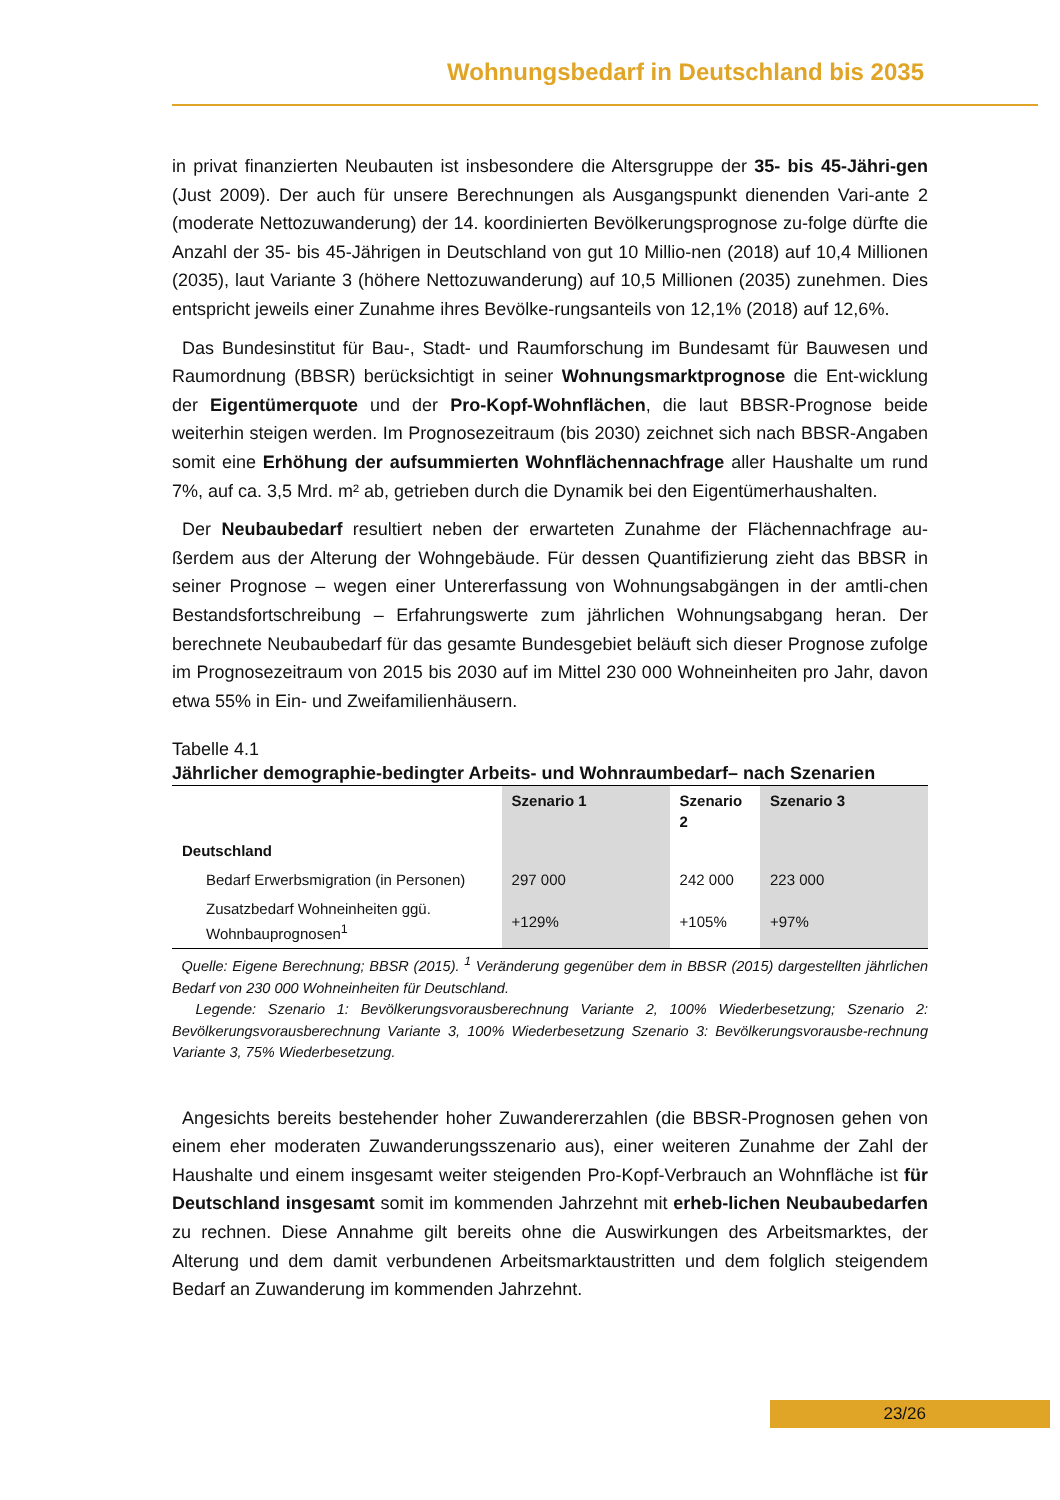Wohnungsbedarf in Deutschland bis 2035
in privat finanzierten Neubauten ist insbesondere die Altersgruppe der 35- bis 45-Jähri-gen (Just 2009). Der auch für unsere Berechnungen als Ausgangspunkt dienenden Vari-ante 2 (moderate Nettozuwanderung) der 14. koordinierten Bevölkerungsprognose zu-folge dürfte die Anzahl der 35- bis 45-Jährigen in Deutschland von gut 10 Millio-nen (2018) auf 10,4 Millionen (2035), laut Variante 3 (höhere Nettozuwanderung) auf 10,5 Millionen (2035) zunehmen. Dies entspricht jeweils einer Zunahme ihres Bevölke-rungsanteils von 12,1% (2018) auf 12,6%.
Das Bundesinstitut für Bau-, Stadt- und Raumforschung im Bundesamt für Bauwesen und Raumordnung (BBSR) berücksichtigt in seiner Wohnungsmarktprognose die Ent-wicklung der Eigentümerquote und der Pro-Kopf-Wohnflächen, die laut BBSR-Prognose beide weiterhin steigen werden. Im Prognosezeitraum (bis 2030) zeichnet sich nach BBSR-Angaben somit eine Erhöhung der aufsummierten Wohnflächennachfrage aller Haushalte um rund 7%, auf ca. 3,5 Mrd. m² ab, getrieben durch die Dynamik bei den Eigentümerhaushalten.
Der Neubaubedarf resultiert neben der erwarteten Zunahme der Flächennachfrage au-ßerdem aus der Alterung der Wohngebäude. Für dessen Quantifizierung zieht das BBSR in seiner Prognose – wegen einer Untererfassung von Wohnungsabgängen in der amtli-chen Bestandsfortschreibung – Erfahrungswerte zum jährlichen Wohnungsabgang heran. Der berechnete Neubaubedarf für das gesamte Bundesgebiet beläuft sich dieser Prognose zufolge im Prognosezeitraum von 2015 bis 2030 auf im Mittel 230 000 Wohneinheiten pro Jahr, davon etwa 55% in Ein- und Zweifamilienhäusern.
Tabelle 4.1
Jährlicher demographie-bedingter Arbeits- und Wohnraumbedarf– nach Szenarien
| | Szenario 1 | Szenario 2 | Szenario 3 |
| --- | --- | --- | --- |
| Deutschland | | | |
| Bedarf Erwerbsmigration (in Personen) | 297 000 | 242 000 | 223 000 |
| Zusatzbedarf Wohneinheiten ggü. Wohnbauprognosen<sup>1</sup> | +129% | +105% | +97% |
Quelle: Eigene Berechnung; BBSR (2015). <sup>1</sup> Veränderung gegenüber dem in BBSR (2015) dargestellten jährlichen Bedarf von 230 000 Wohneinheiten für Deutschland.
Legende: Szenario 1: Bevölkerungsvorausberechnung Variante 2, 100% Wiederbesetzung; Szenario 2: Bevölkerungsvorausberechnung Variante 3, 100% Wiederbesetzung Szenario 3: Bevölkerungsvorausbe-rechnung Variante 3, 75% Wiederbesetzung.
Angesichts bereits bestehender hoher Zuwandererzahlen (die BBSR-Prognosen gehen von einem eher moderaten Zuwanderungsszenario aus), einer weiteren Zunahme der Zahl der Haushalte und einem insgesamt weiter steigenden Pro-Kopf-Verbrauch an Wohnfläche ist für Deutschland insgesamt somit im kommenden Jahrzehnt mit erheb-lichen Neubaubedarfen zu rechnen. Diese Annahme gilt bereits ohne die Auswirkungen des Arbeitsmarktes, der Alterung und dem damit verbundenen Arbeitsmarktaustritten und dem folglich steigendem Bedarf an Zuwanderung im kommenden Jahrzehnt.
23/26